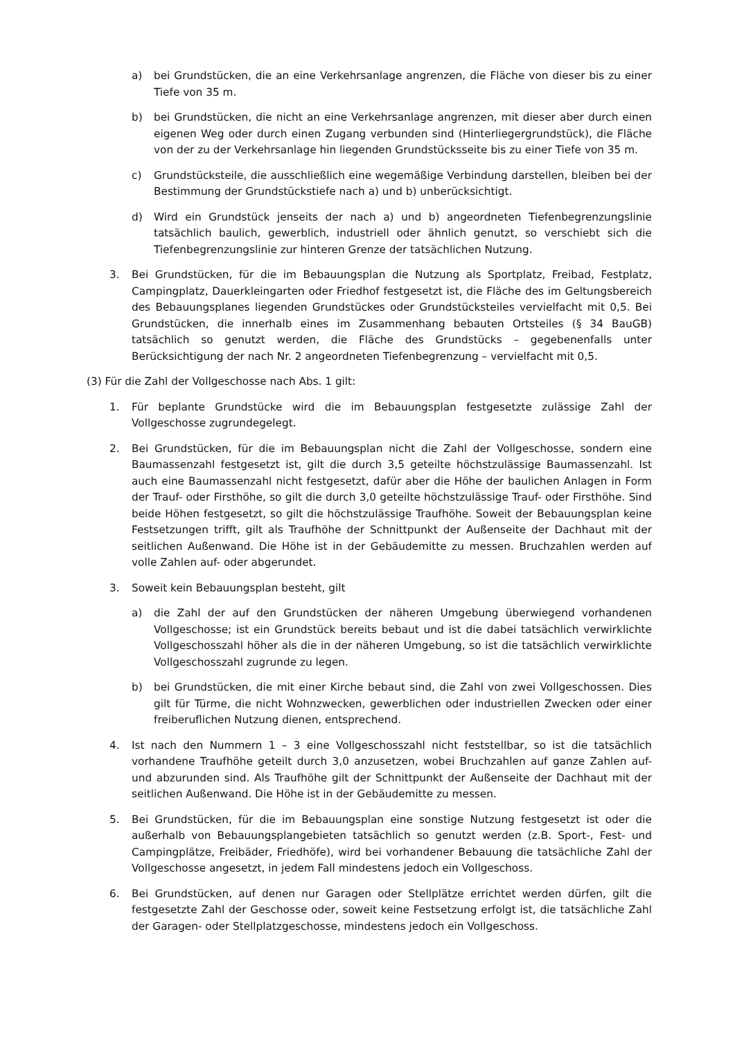a) bei Grundstücken, die an eine Verkehrsanlage angrenzen, die Fläche von dieser bis zu einer Tiefe von 35 m.
b) bei Grundstücken, die nicht an eine Verkehrsanlage angrenzen, mit dieser aber durch einen eigenen Weg oder durch einen Zugang verbunden sind (Hinterliegergrundstück), die Fläche von der zu der Verkehrsanlage hin liegenden Grundstücksseite bis zu einer Tiefe von 35 m.
c) Grundstücksteile, die ausschließlich eine wegemäßige Verbindung darstellen, bleiben bei der Bestimmung der Grundstückstiefe nach a) und b) unberücksichtigt.
d) Wird ein Grundstück jenseits der nach a) und b) angeordneten Tiefenbegrenzungslinie tatsächlich baulich, gewerblich, industriell oder ähnlich genutzt, so verschiebt sich die Tiefenbegrenzungslinie zur hinteren Grenze der tatsächlichen Nutzung.
3. Bei Grundstücken, für die im Bebauungsplan die Nutzung als Sportplatz, Freibad, Festplatz, Campingplatz, Dauerkleingarten oder Friedhof festgesetzt ist, die Fläche des im Geltungsbereich des Bebauungsplanes liegenden Grundstückes oder Grundstücksteiles vervielfacht mit 0,5. Bei Grundstücken, die innerhalb eines im Zusammenhang bebauten Ortsteiles (§ 34 BauGB) tatsächlich so genutzt werden, die Fläche des Grundstücks – gegebenenfalls unter Berücksichtigung der nach Nr. 2 angeordneten Tiefenbegrenzung – vervielfacht mit 0,5.
(3) Für die Zahl der Vollgeschosse nach Abs. 1 gilt:
1. Für beplante Grundstücke wird die im Bebauungsplan festgesetzte zulässige Zahl der Vollgeschosse zugrundegelegt.
2. Bei Grundstücken, für die im Bebauungsplan nicht die Zahl der Vollgeschosse, sondern eine Baumassenzahl festgesetzt ist, gilt die durch 3,5 geteilte höchstzulässige Baumassenzahl. Ist auch eine Baumassenzahl nicht festgesetzt, dafür aber die Höhe der baulichen Anlagen in Form der Trauf- oder Firsthöhe, so gilt die durch 3,0 geteilte höchstzulässige Trauf- oder Firsthöhe. Sind beide Höhen festgesetzt, so gilt die höchstzulässige Traufhöhe. Soweit der Bebauungsplan keine Festsetzungen trifft, gilt als Traufhöhe der Schnittpunkt der Außenseite der Dachhaut mit der seitlichen Außenwand. Die Höhe ist in der Gebäudemitte zu messen. Bruchzahlen werden auf volle Zahlen auf- oder abgerundet.
3. Soweit kein Bebauungsplan besteht, gilt
a) die Zahl der auf den Grundstücken der näheren Umgebung überwiegend vorhandenen Vollgeschosse; ist ein Grundstück bereits bebaut und ist die dabei tatsächlich verwirklichte Vollgeschosszahl höher als die in der näheren Umgebung, so ist die tatsächlich verwirklichte Vollgeschosszahl zugrunde zu legen.
b) bei Grundstücken, die mit einer Kirche bebaut sind, die Zahl von zwei Vollgeschossen. Dies gilt für Türme, die nicht Wohnzwecken, gewerblichen oder industriellen Zwecken oder einer freiberuflichen Nutzung dienen, entsprechend.
4. Ist nach den Nummern 1 – 3 eine Vollgeschosszahl nicht feststellbar, so ist die tatsächlich vorhandene Traufhöhe geteilt durch 3,0 anzusetzen, wobei Bruchzahlen auf ganze Zahlen auf- und abzurunden sind. Als Traufhöhe gilt der Schnittpunkt der Außenseite der Dachhaut mit der seitlichen Außenwand. Die Höhe ist in der Gebäudemitte zu messen.
5. Bei Grundstücken, für die im Bebauungsplan eine sonstige Nutzung festgesetzt ist oder die außerhalb von Bebauungsplangebieten tatsächlich so genutzt werden (z.B. Sport-, Fest- und Campingplätze, Freibäder, Friedhöfe), wird bei vorhandener Bebauung die tatsächliche Zahl der Vollgeschosse angesetzt, in jedem Fall mindestens jedoch ein Vollgeschoss.
6. Bei Grundstücken, auf denen nur Garagen oder Stellplätze errichtet werden dürfen, gilt die festgesetzte Zahl der Geschosse oder, soweit keine Festsetzung erfolgt ist, die tatsächliche Zahl der Garagen- oder Stellplatzgeschosse, mindestens jedoch ein Vollgeschoss.